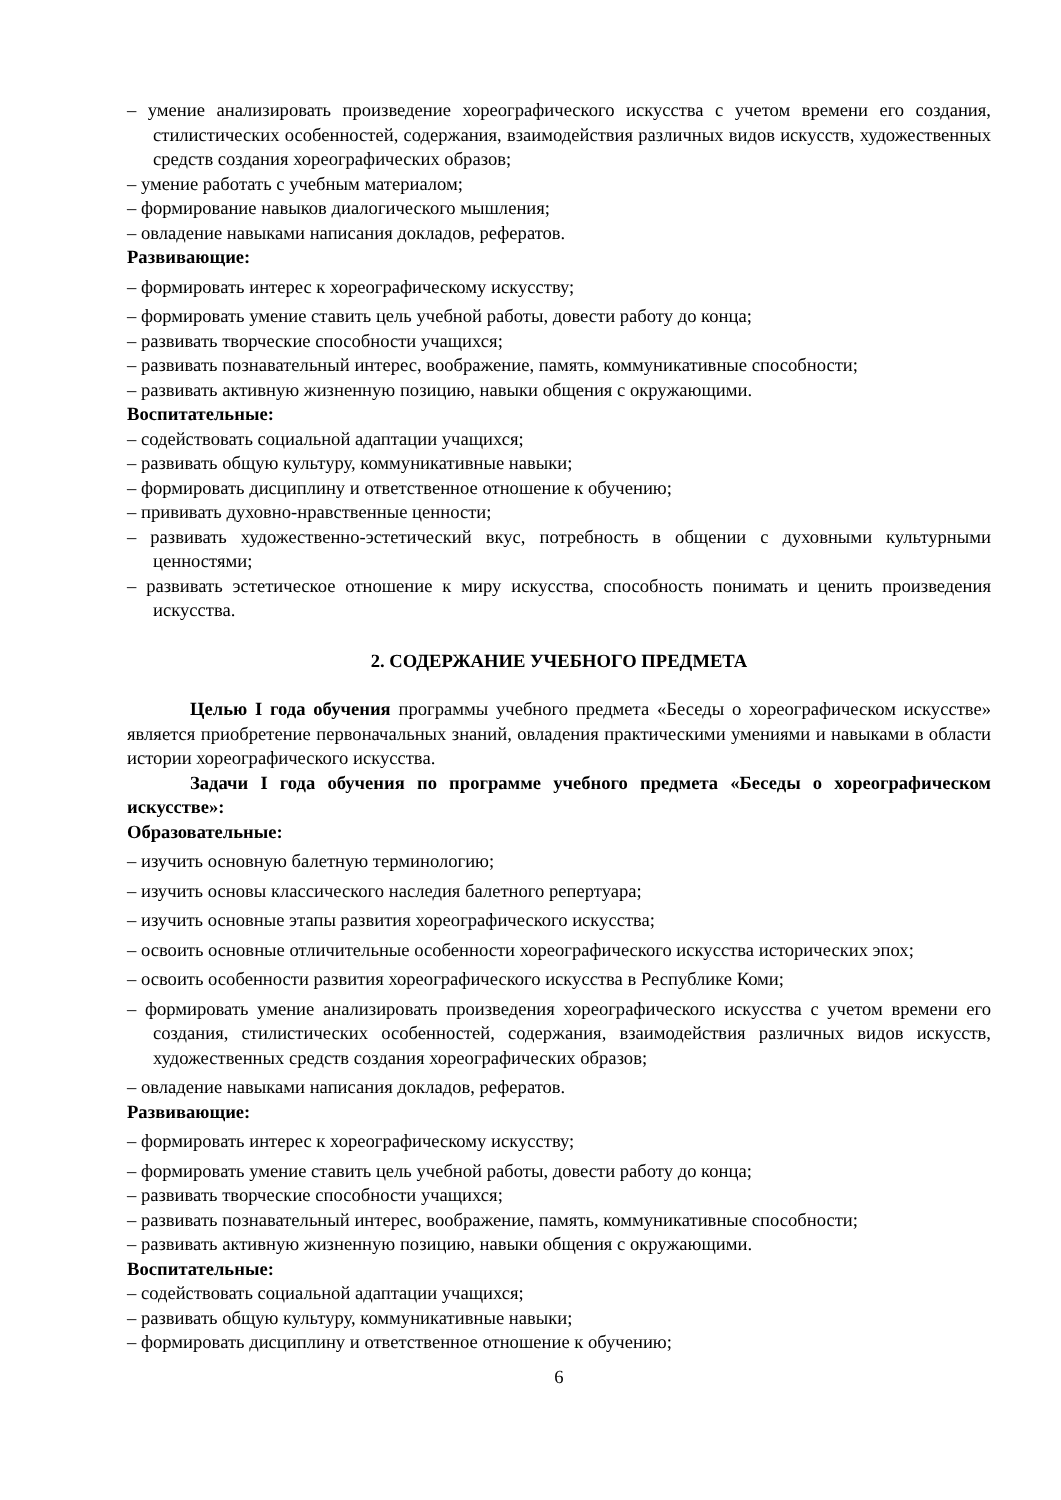– умение анализировать произведение хореографического искусства с учетом времени его создания, стилистических особенностей, содержания, взаимодействия различных видов искусств, художественных средств создания хореографических образов;
– умение работать с учебным материалом;
– формирование навыков диалогического мышления;
– овладение навыками написания докладов, рефератов.
Развивающие:
– формировать интерес к хореографическому искусству;
– формировать умение ставить цель учебной работы, довести работу до конца;
– развивать творческие способности учащихся;
– развивать познавательный интерес, воображение, память, коммуникативные способности;
– развивать активную жизненную позицию, навыки общения с окружающими.
Воспитательные:
– содействовать социальной адаптации учащихся;
– развивать общую культуру, коммуникативные навыки;
– формировать дисциплину и ответственное отношение к обучению;
– прививать духовно-нравственные ценности;
– развивать художественно-эстетический вкус, потребность в общении с духовными культурными ценностями;
– развивать эстетическое отношение к миру искусства, способность понимать и ценить произведения искусства.
2. СОДЕРЖАНИЕ УЧЕБНОГО ПРЕДМЕТА
Целью I года обучения программы учебного предмета «Беседы о хореографическом искусстве» является приобретение первоначальных знаний, овладения практическими умениями и навыками в области истории хореографического искусства.
Задачи I года обучения по программе учебного предмета «Беседы о хореографическом искусстве»:
Образовательные:
– изучить основную балетную терминологию;
– изучить основы классического наследия балетного репертуара;
– изучить основные этапы развития хореографического искусства;
– освоить основные отличительные особенности хореографического искусства исторических эпох;
– освоить особенности развития хореографического искусства в Республике Коми;
– формировать умение анализировать произведения хореографического искусства с учетом времени его создания, стилистических особенностей, содержания, взаимодействия различных видов искусств, художественных средств создания хореографических образов;
– овладение навыками написания докладов, рефератов.
Развивающие:
– формировать интерес к хореографическому искусству;
– формировать умение ставить цель учебной работы, довести работу до конца;
– развивать творческие способности учащихся;
– развивать познавательный интерес, воображение, память, коммуникативные способности;
– развивать активную жизненную позицию, навыки общения с окружающими.
Воспитательные:
– содействовать социальной адаптации учащихся;
– развивать общую культуру, коммуникативные навыки;
– формировать дисциплину и ответственное отношение к обучению;
6